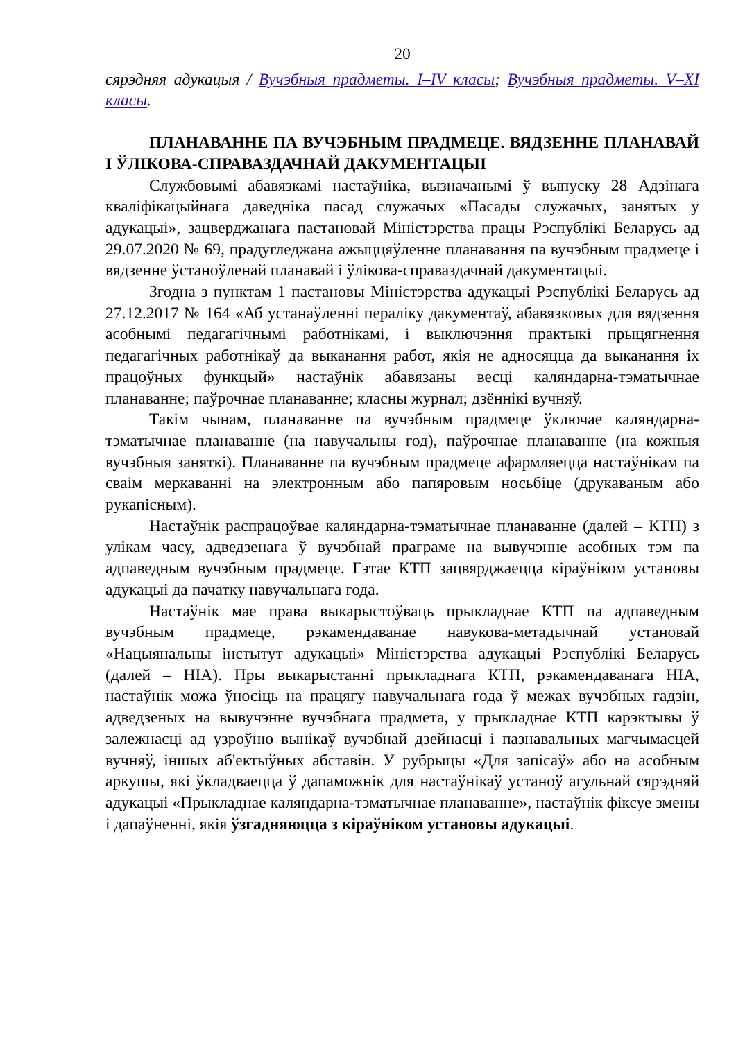20
сярэдняя адукацыя / Вучэбныя прадметы. I–IV класы; Вучэбныя прадметы. V–XI класы.
ПЛАНАВАННЕ ПА ВУЧЭБНЫМ ПРАДМЕЦЕ. ВЯДЗЕННЕ ПЛАНАВАЙ І ЎЛІКОВА-СПРАВАЗДАЧНАЙ ДАКУМЕНТАЦЫІ
Службовымі абавязкамі настаўніка, вызначанымі ў выпуску 28 Адзінага кваліфікацыйнага даведніка пасад служачых «Пасады служачых, занятых у адукацыі», зацверджанага пастановай Міністэрства працы Рэспублікі Беларусь ад 29.07.2020 № 69, прадугледжана ажыццяўленне планавання па вучэбным прадмеце і вядзенне ўстаноўленай планавай і ўлікова-справаздачнай дакументацыі.
Згодна з пунктам 1 пастановы Міністэрства адукацыі Рэспублікі Беларусь ад 27.12.2017 № 164 «Аб устанаўленні пераліку дакументаў, абавязковых для вядзення асобнымі педагагічнымі работнікамі, і выключэння практыкі прыцягнення педагагічных работнікаў да выканання работ, якія не адносяцца да выканання іх працоўных функцый» настаўнік абавязаны весці каляндарна-тэматычнае планаванне; паўрочнае планаванне; класны журнал; дзённікі вучняў.
Такім чынам, планаванне па вучэбным прадмеце ўключае каляндарна-тэматычнае планаванне (на навучальны год), паўрочнае планаванне (на кожныя вучэбныя заняткі). Планаванне па вучэбным прадмеце афармляецца настаўнікам па сваім меркаванні на электронным або папяровым носьбіце (друкаваным або рукапісным).
Настаўнік распрацоўвае каляндарна-тэматычнае планаванне (далей – КТП) з улікам часу, адведзенага ў вучэбнай праграме на вывучэнне асобных тэм па адпаведным вучэбным прадмеце. Гэтае КТП зацвярджаецца кіраўніком установы адукацыі да пачатку навучальнага года.
Настаўнік мае права выкарыстоўваць прыкладнае КТП па адпаведным вучэбным прадмеце, рэкамендаванае навукова-метадычнай установай «Нацыянальны інстытут адукацыі» Міністэрства адукацыі Рэспублікі Беларусь (далей – НІА). Пры выкарыстанні прыкладнага КТП, рэкамендаванага НІА, настаўнік можа ўносіць на працягу навучальнага года ў межах вучэбных гадзін, адведзеных на вывучэнне вучэбнага прадмета, у прыкладнае КТП карэктывы ў залежнасці ад узроўню вынікаў вучэбнай дзейнасці і пазнавальных магчымасцей вучняў, іншых аб'ектыўных абставін. У рубрыцы «Для запісаў» або на асобным аркушы, які ўкладваецца ў дапаможнік для настаўнікаў устаноў агульнай сярэдняй адукацыі «Прыкладнае каляндарна-тэматычнае планаванне», настаўнік фіксуе змены і дапаўненні, якія ўзгадняюцца з кіраўніком установы адукацыі.